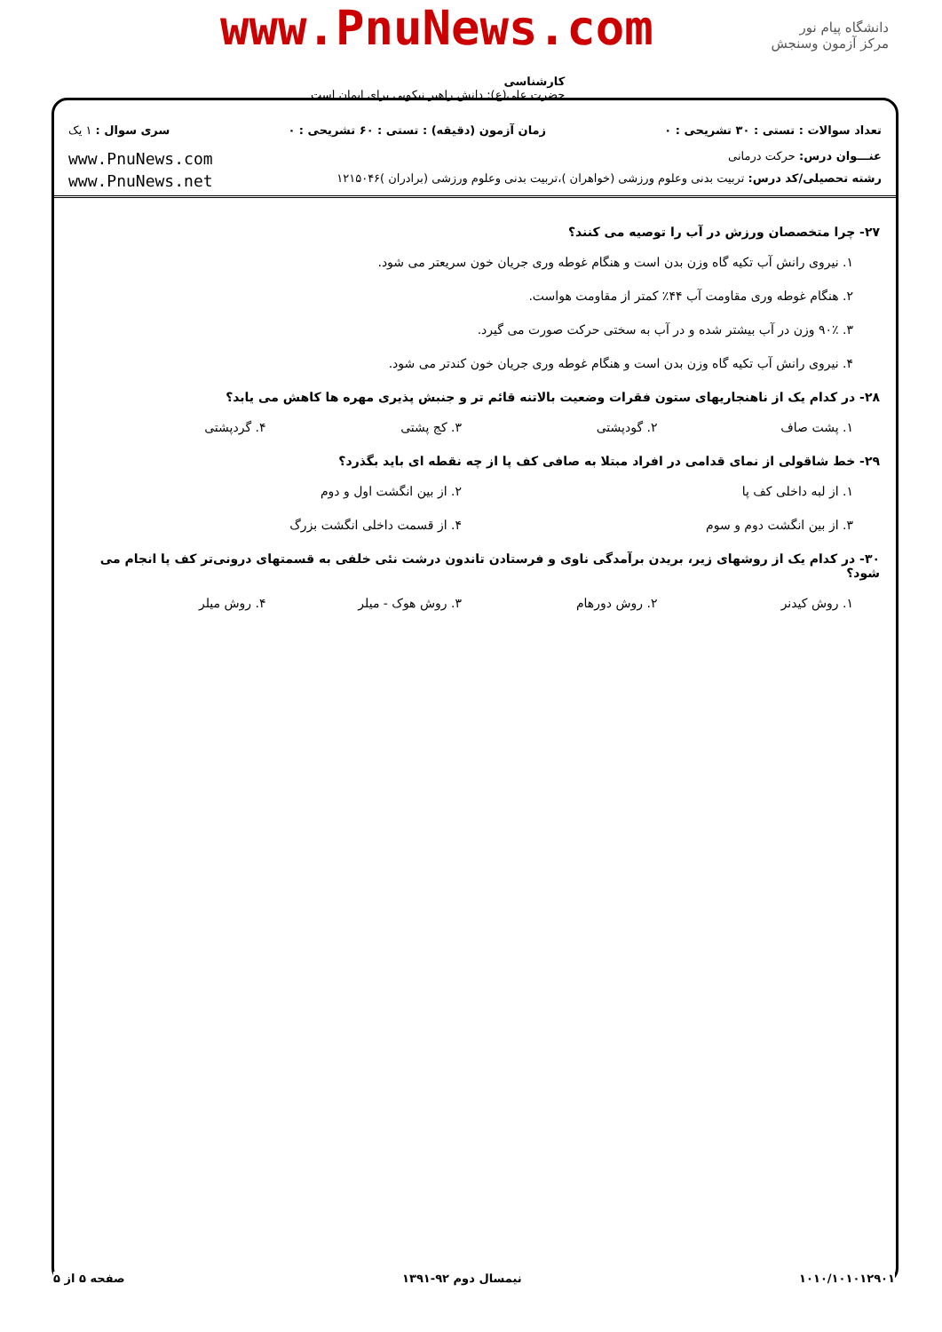www.PnuNews.com
دانشگاه پیام نور
مرکز آزمون وسنجش
کارشناسی
حضرت علی(ع): دانش راهبر نیکویی برای ایمان است
تعداد سوالات : تستی : ۳۰ تشریحی : ۰ زمان آزمون (دقیقه) : تستی : ۶۰ تشریحی : ۰ سری سوال : ۱ یک
عنـــوان درس: حرکت درمانی www.PnuNews.com
رشته تحصیلی/کد درس: تربیت بدنی وعلوم ورزشی (خواهران )،تربیت بدنی وعلوم ورزشی (برادران )۱۲۱۵۰۴۶ www.PnuNews.net
۲۷- چرا متخصصان ورزش در آب را توصیه می کنند؟
۱. نیروی رانش آب تکیه گاه وزن بدن است و هنگام غوطه وری جریان خون سریعتر می شود.
۲. هنگام غوطه وری مقاومت آب ۴۴٪ کمتر از مقاومت هواست.
۳. ۹۰٪ وزن در آب بیشتر شده و در آب به سختی حرکت صورت می گیرد.
۴. نیروی رانش آب تکیه گاه وزن بدن است و هنگام غوطه وری جریان خون کندتر می شود.
۲۸- در کدام یک از ناهنجاریهای ستون فقرات وضعیت بالاتنه قائم تر و جنبش پذیری مهره ها کاهش می یابد؟
۱. پشت صاف ۲. گودپشتی ۳. کج پشتی ۴. گردپشتی
۲۹- خط شاقولی از نمای قدامی در افراد مبتلا به صافی کف پا از چه نقطه ای باید بگذرد؟
۱. از لبه داخلی کف پا ۲. از بین انگشت اول و دوم
۳. از بین انگشت دوم و سوم ۴. از قسمت داخلی انگشت بزرگ
۳۰- در کدام یک از روشهای زیر، بریدن برآمدگی ناوی و فرستادن تاندون درشت نئی خلفی به قسمتهای درونی‌تر کف پا انجام می شود؟
۱. روش کیدنر ۲. روش دورهام ۳. روش هوک - میلر ۴. روش میلر
۱۰۱۰/۱۰۱۰۱۲۹۰۱ نیمسال دوم ۹۲-۱۳۹۱ صفحه ۵ از ۵